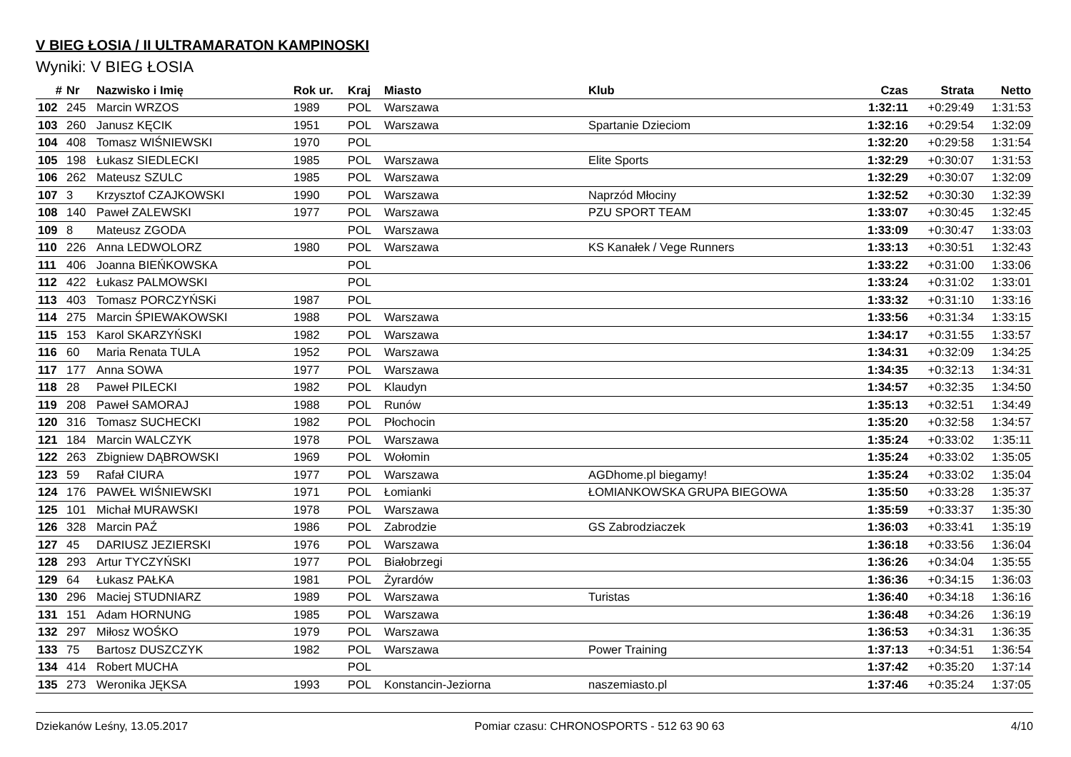V BIEG ŁOSIA / II ULTRAMARATON KAMPINOSKI
Wyniki: V BIEG ŁOSIA
| # | Nr | Nazwisko i Imię | Rok ur. | Kraj | Miasto | Klub | Czas | Strata | Netto |
| --- | --- | --- | --- | --- | --- | --- | --- | --- | --- |
| 102 | 245 | Marcin WRZOS | 1989 | POL | Warszawa | | 1:32:11 | +0:29:49 | 1:31:53 |
| 103 | 260 | Janusz KĘCIK | 1951 | POL | Warszawa | Spartanie Dzieciom | 1:32:16 | +0:29:54 | 1:32:09 |
| 104 | 408 | Tomasz WIŚNIEWSKI | 1970 | POL | | | 1:32:20 | +0:29:58 | 1:31:54 |
| 105 | 198 | Łukasz SIEDLECKI | 1985 | POL | Warszawa | Elite Sports | 1:32:29 | +0:30:07 | 1:31:53 |
| 106 | 262 | Mateusz SZULC | 1985 | POL | Warszawa | | 1:32:29 | +0:30:07 | 1:32:09 |
| 107 | 3 | Krzysztof CZAJKOWSKI | 1990 | POL | Warszawa | Naprzód Młociny | 1:32:52 | +0:30:30 | 1:32:39 |
| 108 | 140 | Paweł ZALEWSKI | 1977 | POL | Warszawa | PZU SPORT TEAM | 1:33:07 | +0:30:45 | 1:32:45 |
| 109 | 8 | Mateusz ZGODA | | POL | Warszawa | | 1:33:09 | +0:30:47 | 1:33:03 |
| 110 | 226 | Anna LEDWOLORZ | 1980 | POL | Warszawa | KS Kanałek / Vege Runners | 1:33:13 | +0:30:51 | 1:32:43 |
| 111 | 406 | Joanna BIEŃKOWSKA | | POL | | | 1:33:22 | +0:31:00 | 1:33:06 |
| 112 | 422 | Łukasz PALMOWSKI | | POL | | | 1:33:24 | +0:31:02 | 1:33:01 |
| 113 | 403 | Tomasz PORCZYŃSKi | 1987 | POL | | | 1:33:32 | +0:31:10 | 1:33:16 |
| 114 | 275 | Marcin ŚPIEWAKOWSKI | 1988 | POL | Warszawa | | 1:33:56 | +0:31:34 | 1:33:15 |
| 115 | 153 | Karol SKARZYŃSKI | 1982 | POL | Warszawa | | 1:34:17 | +0:31:55 | 1:33:57 |
| 116 | 60 | Maria Renata TULA | 1952 | POL | Warszawa | | 1:34:31 | +0:32:09 | 1:34:25 |
| 117 | 177 | Anna SOWA | 1977 | POL | Warszawa | | 1:34:35 | +0:32:13 | 1:34:31 |
| 118 | 28 | Paweł PILECKI | 1982 | POL | Klaudyn | | 1:34:57 | +0:32:35 | 1:34:50 |
| 119 | 208 | Paweł SAMORAJ | 1988 | POL | Runów | | 1:35:13 | +0:32:51 | 1:34:49 |
| 120 | 316 | Tomasz SUCHECKI | 1982 | POL | Płochocin | | 1:35:20 | +0:32:58 | 1:34:57 |
| 121 | 184 | Marcin WALCZYK | 1978 | POL | Warszawa | | 1:35:24 | +0:33:02 | 1:35:11 |
| 122 | 263 | Zbigniew DĄBROWSKI | 1969 | POL | Wołomin | | 1:35:24 | +0:33:02 | 1:35:05 |
| 123 | 59 | Rafał CIURA | 1977 | POL | Warszawa | AGDhome.pl biegamy! | 1:35:24 | +0:33:02 | 1:35:04 |
| 124 | 176 | PAWEŁ WIŚNIEWSKI | 1971 | POL | Łomianki | ŁOMIANKOWSKA GRUPA BIEGOWA | 1:35:50 | +0:33:28 | 1:35:37 |
| 125 | 101 | Michał MURAWSKI | 1978 | POL | Warszawa | | 1:35:59 | +0:33:37 | 1:35:30 |
| 126 | 328 | Marcin PAŹ | 1986 | POL | Zabrodzie | GS Zabrodziaczek | 1:36:03 | +0:33:41 | 1:35:19 |
| 127 | 45 | DARIUSZ JEZIERSKI | 1976 | POL | Warszawa | | 1:36:18 | +0:33:56 | 1:36:04 |
| 128 | 293 | Artur TYCZYŃSKI | 1977 | POL | Białobrzegi | | 1:36:26 | +0:34:04 | 1:35:55 |
| 129 | 64 | Łukasz PAŁKA | 1981 | POL | Żyrardów | | 1:36:36 | +0:34:15 | 1:36:03 |
| 130 | 296 | Maciej STUDNIARZ | 1989 | POL | Warszawa | Turistas | 1:36:40 | +0:34:18 | 1:36:16 |
| 131 | 151 | Adam HORNUNG | 1985 | POL | Warszawa | | 1:36:48 | +0:34:26 | 1:36:19 |
| 132 | 297 | Miłosz WOŚKO | 1979 | POL | Warszawa | | 1:36:53 | +0:34:31 | 1:36:35 |
| 133 | 75 | Bartosz DUSZCZYK | 1982 | POL | Warszawa | Power Training | 1:37:13 | +0:34:51 | 1:36:54 |
| 134 | 414 | Robert MUCHA | | POL | | | 1:37:42 | +0:35:20 | 1:37:14 |
| 135 | 273 | Weronika JĘKSA | 1993 | POL | Konstancin-Jeziorna | naszemiasto.pl | 1:37:46 | +0:35:24 | 1:37:05 |
Dziekanów Leśny, 13.05.2017 Pomiar czasu: CHRONOSPORTS - 512 63 90 63 4/10